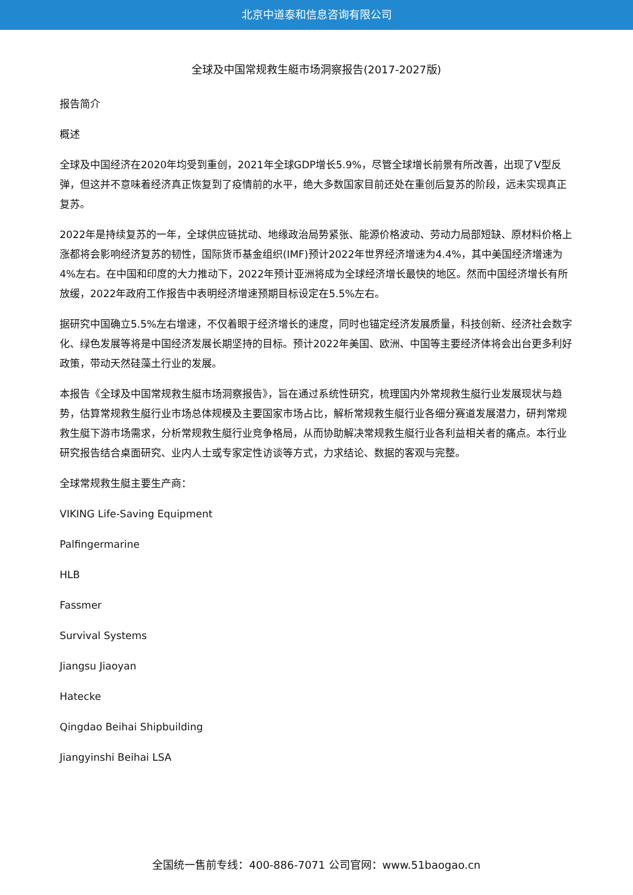北京中道泰和信息咨询有限公司
全球及中国常规救生艇市场洞察报告(2017-2027版)
报告简介
概述
全球及中国经济在2020年均受到重创，2021年全球GDP增长5.9%，尽管全球增长前景有所改善，出现了V型反弹，但这并不意味着经济真正恢复到了疫情前的水平，绝大多数国家目前还处在重创后复苏的阶段，远未实现真正复苏。
2022年是持续复苏的一年，全球供应链扰动、地缘政治局势紧张、能源价格波动、劳动力局部短缺、原材料价格上涨都将会影响经济复苏的韧性，国际货币基金组织(IMF)预计2022年世界经济增速为4.4%，其中美国经济增速为4%左右。在中国和印度的大力推动下，2022年预计亚洲将成为全球经济增长最快的地区。然而中国经济增长有所放缓，2022年政府工作报告中表明经济增速预期目标设定在5.5%左右。
据研究中国确立5.5%左右增速，不仅着眼于经济增长的速度，同时也锚定经济发展质量，科技创新、经济社会数字化、绿色发展等将是中国经济发展长期坚持的目标。预计2022年美国、欧洲、中国等主要经济体将会出台更多利好政策，带动天然硅藻土行业的发展。
本报告《全球及中国常规救生艇市场洞察报告》，旨在通过系统性研究，梳理国内外常规救生艇行业发展现状与趋势，估算常规救生艇行业市场总体规模及主要国家市场占比，解析常规救生艇行业各细分赛道发展潜力，研判常规救生艇下游市场需求，分析常规救生艇行业竞争格局，从而协助解决常规救生艇行业各利益相关者的痛点。本行业研究报告结合桌面研究、业内人士或专家定性访谈等方式，力求结论、数据的客观与完整。
全球常规救生艇主要生产商：
VIKING Life-Saving Equipment
Palfingermarine
HLB
Fassmer
Survival Systems
Jiangsu Jiaoyan
Hatecke
Qingdao Beihai Shipbuilding
Jiangyinshi Beihai LSA
全国统一售前专线：400-886-7071 公司官网：www.51baogao.cn